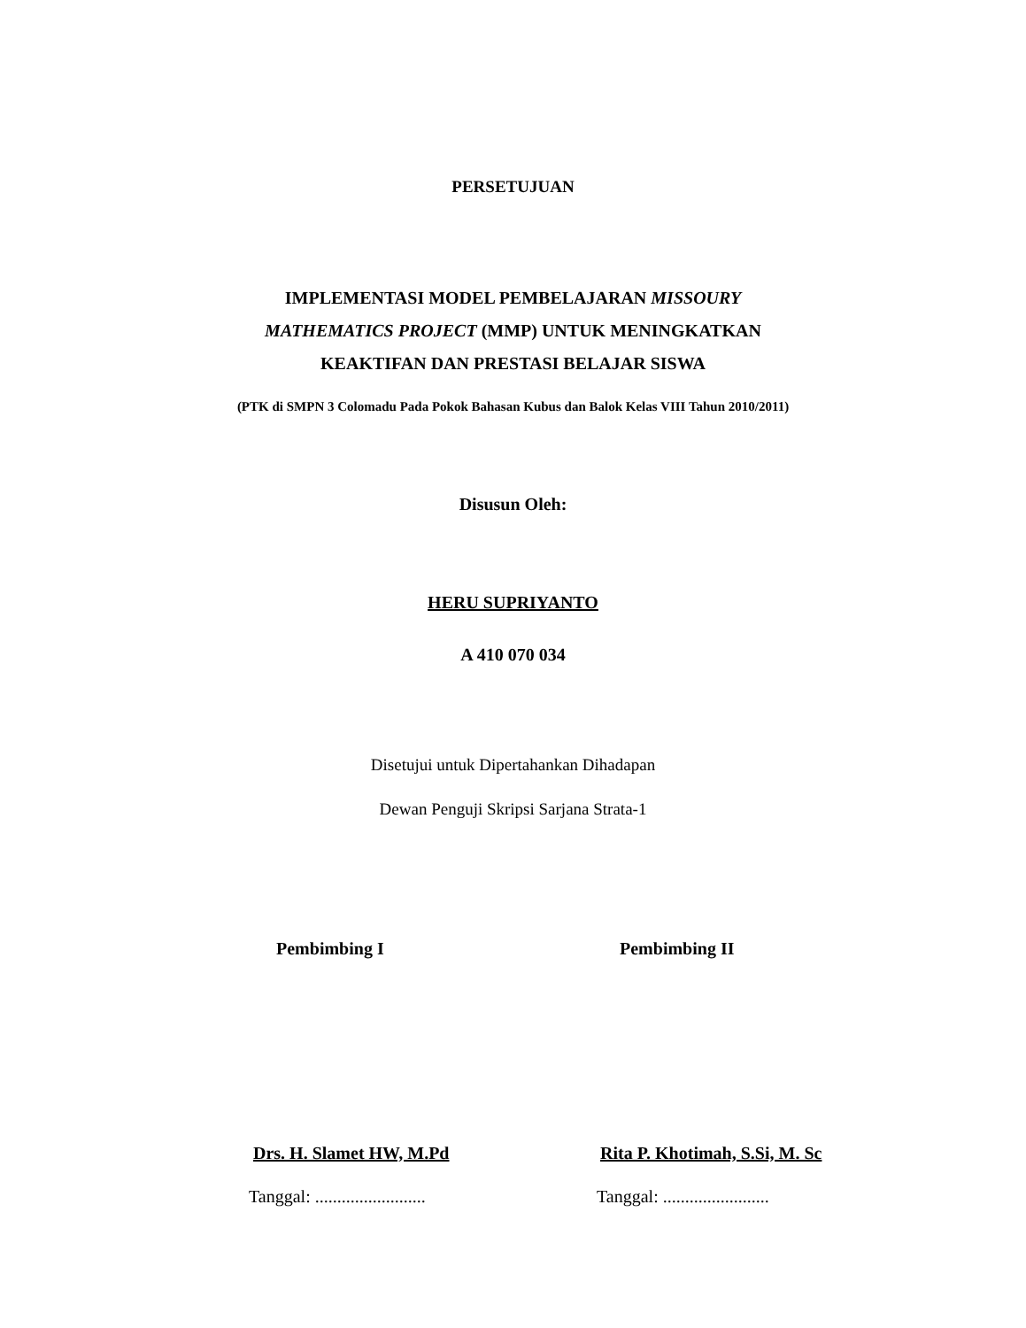PERSETUJUAN
IMPLEMENTASI MODEL PEMBELAJARAN MISSOURY
MATHEMATICS PROJECT (MMP) UNTUK MENINGKATKAN
KEAKTIFAN DAN PRESTASI BELAJAR SISWA
(PTK di SMPN 3 Colomadu Pada Pokok Bahasan Kubus dan Balok Kelas VIII Tahun 2010/2011)
Disusun Oleh:
HERU SUPRIYANTO
A 410 070 034
Disetujui untuk Dipertahankan Dihadapan
Dewan Penguji Skripsi Sarjana Strata-1
Pembimbing I Pembimbing II
Drs. H. Slamet HW, M.Pd Rita P. Khotimah, S.Si, M. Sc
Tanggal: .........................
Tanggal: ........................